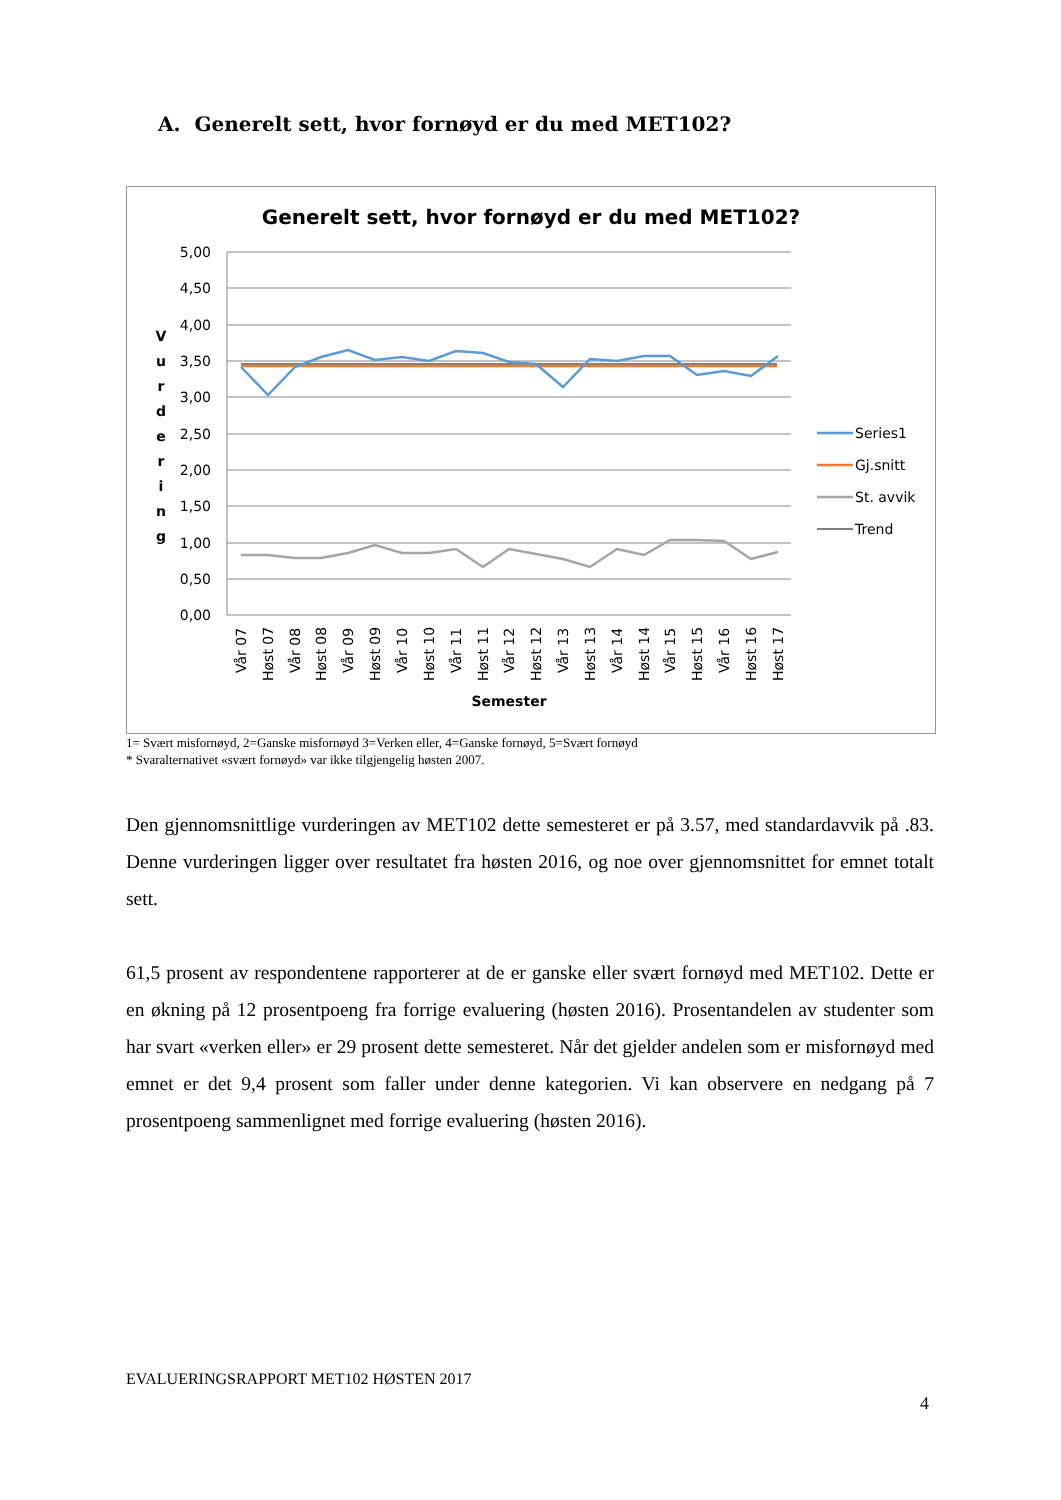A. Generelt sett, hvor fornøyd er du med MET102?
Generelt sett, hvor fornøyd er du med MET102?
5,00
4,50
4,00
3,50
3,00
2,50
2,00
1,50
1,00
0,50
0,00
V u r d e r i n g
Vår 07
Høst 07
Vår 08
Høst 08
Vår 09
Høst 09
Vår 10
Høst 10
Vår 11
Høst 11
Vår 12
Høst 12
Vår 13
Høst 13
Vår 14
Høst 14
Vår 15
Høst 15
Vår 16
Høst 16
Høst 17
Semester
Series1
Gj.snitt
St. avvik
Trend
1= Svært misfornøyd, 2=Ganske misfornøyd 3=Verken eller, 4=Ganske fornøyd, 5=Svært fornøyd
* Svaralternativet «svært fornøyd» var ikke tilgjengelig høsten 2007.
Den gjennomsnittlige vurderingen av MET102 dette semesteret er på 3.57, med standardavvik på .83. Denne vurderingen ligger over resultatet fra høsten 2016, og noe over gjennomsnittet for emnet totalt sett.
61,5 prosent av respondentene rapporterer at de er ganske eller svært fornøyd med MET102. Dette er en økning på 12 prosentpoeng fra forrige evaluering (høsten 2016). Prosentandelen av studenter som har svart «verken eller» er 29 prosent dette semesteret. Når det gjelder andelen som er misfornøyd med emnet er det 9,4 prosent som faller under denne kategorien. Vi kan observere en nedgang på 7 prosentpoeng sammenlignet med forrige evaluering (høsten 2016).
EVALUERINGSRAPPORT MET102 HØSTEN 2017
4